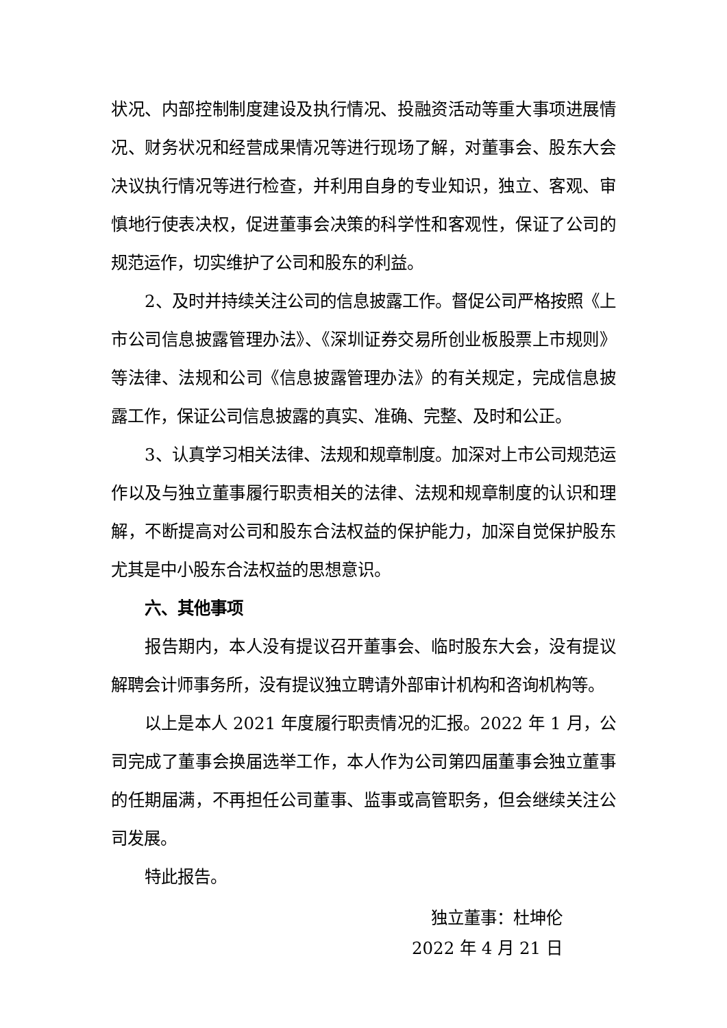状况、内部控制制度建设及执行情况、投融资活动等重大事项进展情况、财务状况和经营成果情况等进行现场了解，对董事会、股东大会决议执行情况等进行检查，并利用自身的专业知识，独立、客观、审慎地行使表决权，促进董事会决策的科学性和客观性，保证了公司的规范运作，切实维护了公司和股东的利益。
2、及时并持续关注公司的信息披露工作。督促公司严格按照《上市公司信息披露管理办法》、《深圳证券交易所创业板股票上市规则》等法律、法规和公司《信息披露管理办法》的有关规定，完成信息披露工作，保证公司信息披露的真实、准确、完整、及时和公正。
3、认真学习相关法律、法规和规章制度。加深对上市公司规范运作以及与独立董事履行职责相关的法律、法规和规章制度的认识和理解，不断提高对公司和股东合法权益的保护能力，加深自觉保护股东尤其是中小股东合法权益的思想意识。
六、其他事项
报告期内，本人没有提议召开董事会、临时股东大会，没有提议解聘会计师事务所，没有提议独立聘请外部审计机构和咨询机构等。
以上是本人 2021 年度履行职责情况的汇报。2022 年 1 月，公司完成了董事会换届选举工作，本人作为公司第四届董事会独立董事的任期届满，不再担任公司董事、监事或高管职务，但会继续关注公司发展。
特此报告。
独立董事：杜坤伦
2022 年 4 月 21 日